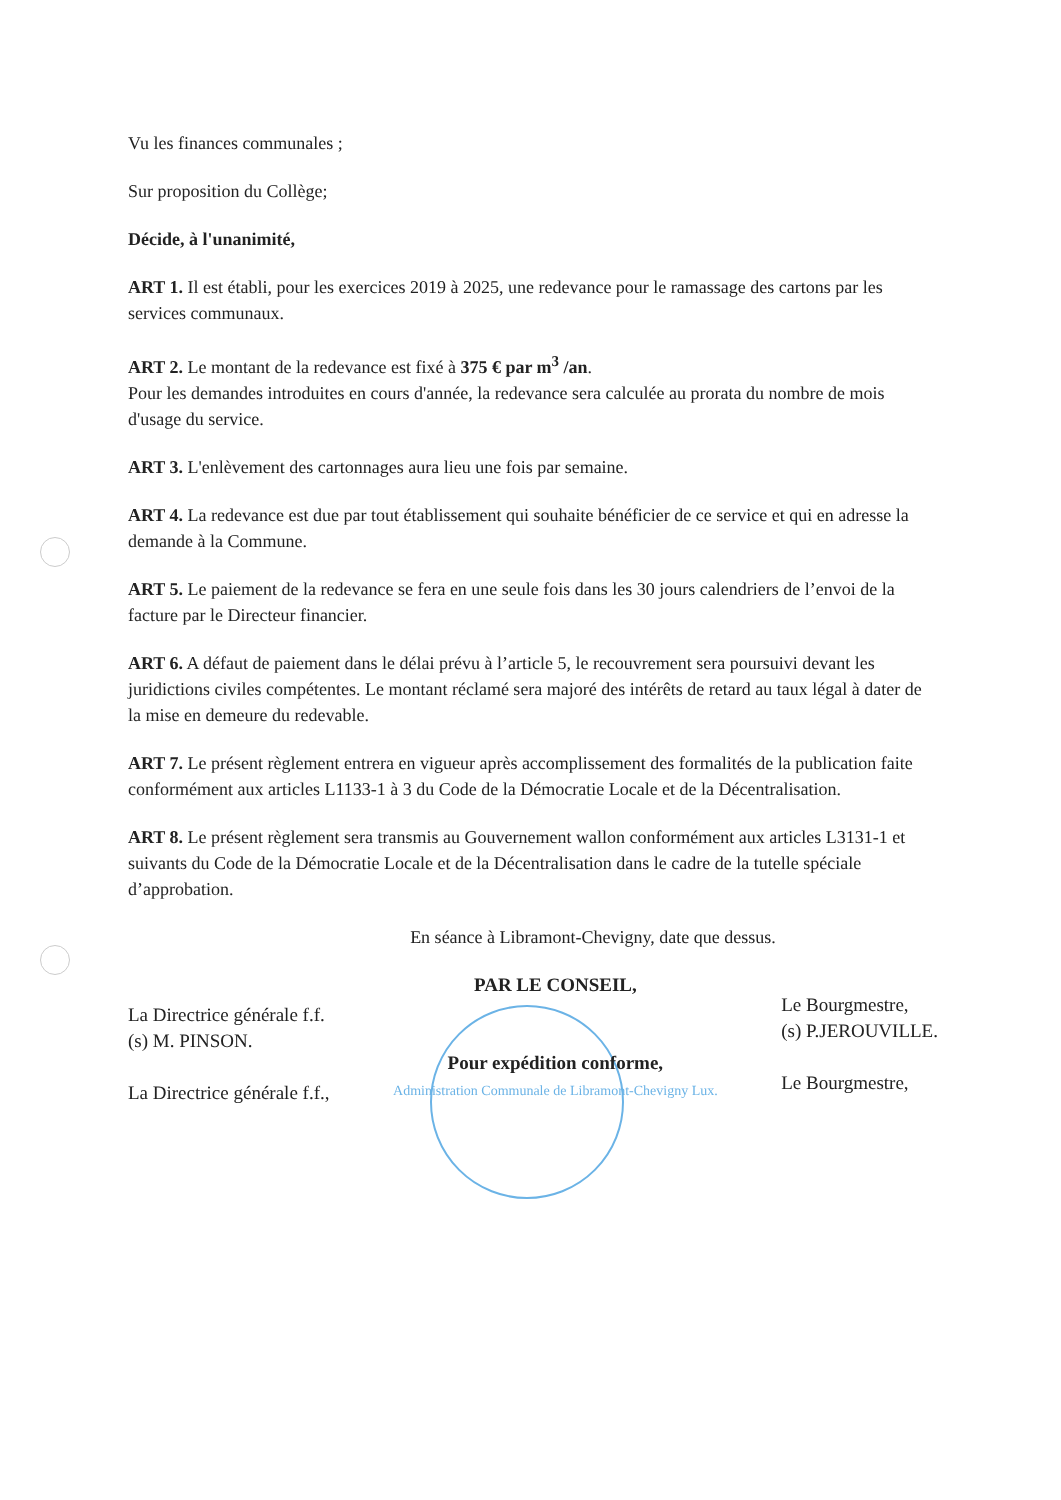Vu les finances communales ;
Sur proposition du Collège;
Décide, à l'unanimité,
ART 1. Il est établi, pour les exercices 2019 à 2025, une redevance pour le ramassage des cartons par les services communaux.
ART 2. Le montant de la redevance est fixé à 375 € par m<sup>3</sup> /an.
Pour les demandes introduites en cours d'année, la redevance sera calculée au prorata du nombre de mois d'usage du service.
ART 3. L'enlèvement des cartonnages aura lieu une fois par semaine.
ART 4. La redevance est due par tout établissement qui souhaite bénéficier de ce service et qui en adresse la demande à la Commune.
ART 5. Le paiement de la redevance se fera en une seule fois dans les 30 jours calendriers de l’envoi de la facture par le Directeur financier.
ART 6. A défaut de paiement dans le délai prévu à l’article 5, le recouvrement sera poursuivi devant les juridictions civiles compétentes. Le montant réclamé sera majoré des intérêts de retard au taux légal à dater de la mise en demeure du redevable.
ART 7. Le présent règlement entrera en vigueur après accomplissement des formalités de la publication faite conformément aux articles L1133-1 à 3 du Code de la Démocratie Locale et de la Décentralisation.
ART 8. Le présent règlement sera transmis au Gouvernement wallon conformément aux articles L3131-1 et suivants du Code de la Démocratie Locale et de la Décentralisation dans le cadre de la tutelle spéciale d’approbation.
En séance à Libramont-Chevigny, date que dessus.
La Directrice générale f.f.
(s) M. PINSON.
La Directrice générale f.f.,
PAR LE CONSEIL,
Pour expédition conforme,
Administration Communale de Libramont-Chevigny Lux.
Le Bourgmestre,
(s) P.JEROUVILLE.
Le Bourgmestre,